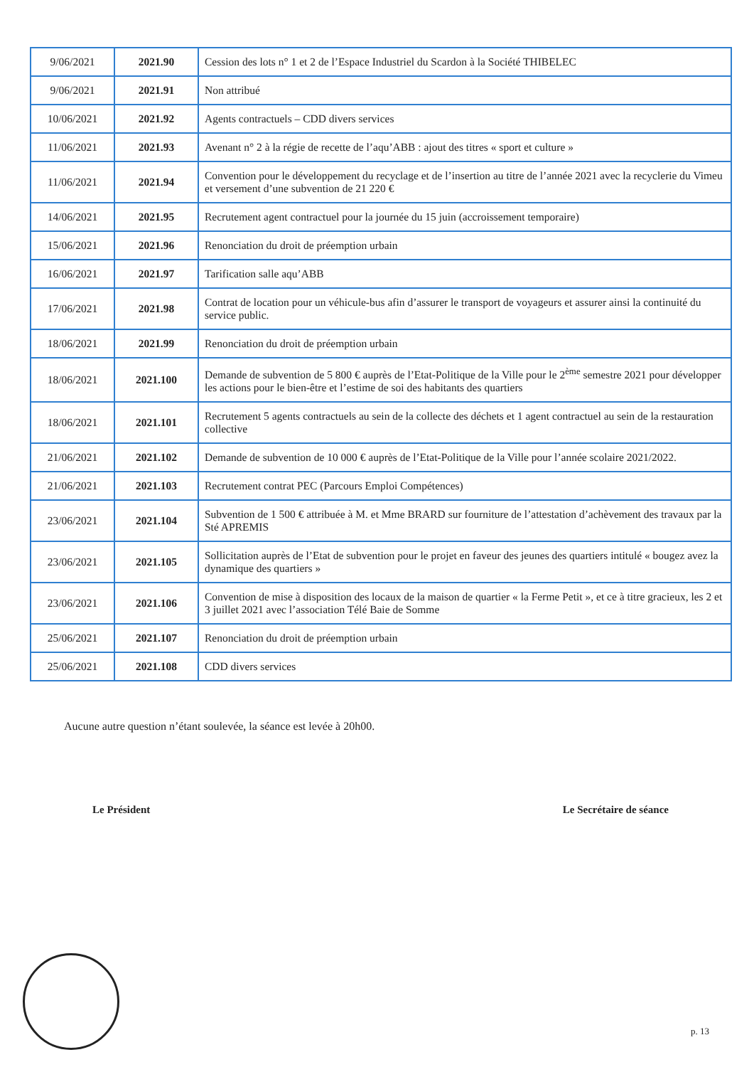| 9/06/2021 | 2021.90 | Cession des lots n° 1 et 2 de l’Espace Industriel du Scardon à la Société THIBELEC |
| 9/06/2021 | 2021.91 | Non attribué |
| 10/06/2021 | 2021.92 | Agents contractuels – CDD divers services |
| 11/06/2021 | 2021.93 | Avenant n° 2 à la régie de recette de l’aqu’ABB : ajout des titres « sport et culture » |
| 11/06/2021 | 2021.94 | Convention pour le développement du recyclage et de l’insertion au titre de l’année 2021 avec la recyclerie du Vimeu et versement d’une subvention de 21 220 € |
| 14/06/2021 | 2021.95 | Recrutement agent contractuel pour la journée du 15 juin (accroissement temporaire) |
| 15/06/2021 | 2021.96 | Renonciation du droit de préemption urbain |
| 16/06/2021 | 2021.97 | Tarification salle aqu’ABB |
| 17/06/2021 | 2021.98 | Contrat de location pour un véhicule-bus afin d’assurer le transport de voyageurs et assurer ainsi la continuité du service public. |
| 18/06/2021 | 2021.99 | Renonciation du droit de préemption urbain |
| 18/06/2021 | 2021.100 | Demande de subvention de 5 800 € auprès de l’Etat-Politique de la Ville pour le 2<sup>ème</sup> semestre 2021 pour développer les actions pour le bien-être et l’estime de soi des habitants des quartiers |
| 18/06/2021 | 2021.101 | Recrutement 5 agents contractuels au sein de la collecte des déchets et 1 agent contractuel au sein de la restauration collective |
| 21/06/2021 | 2021.102 | Demande de subvention de 10 000 € auprès de l’Etat-Politique de la Ville pour l’année scolaire 2021/2022. |
| 21/06/2021 | 2021.103 | Recrutement contrat PEC (Parcours Emploi Compétences) |
| 23/06/2021 | 2021.104 | Subvention de 1 500 € attribuée à M. et Mme BRARD sur fourniture de l’attestation d’achèvement des travaux par la Sté APREMIS |
| 23/06/2021 | 2021.105 | Sollicitation auprès de l’Etat de subvention pour le projet en faveur des jeunes des quartiers intitulé « bougez avez la dynamique des quartiers » |
| 23/06/2021 | 2021.106 | Convention de mise à disposition des locaux de la maison de quartier « la Ferme Petit », et ce à titre gracieux, les 2 et 3 juillet 2021 avec l’association Télé Baie de Somme |
| 25/06/2021 | 2021.107 | Renonciation du droit de préemption urbain |
| 25/06/2021 | 2021.108 | CDD divers services |
Aucune autre question n’étant soulevée, la séance est levée à 20h00.
Le Président Le Secrétaire de séance
p. 13